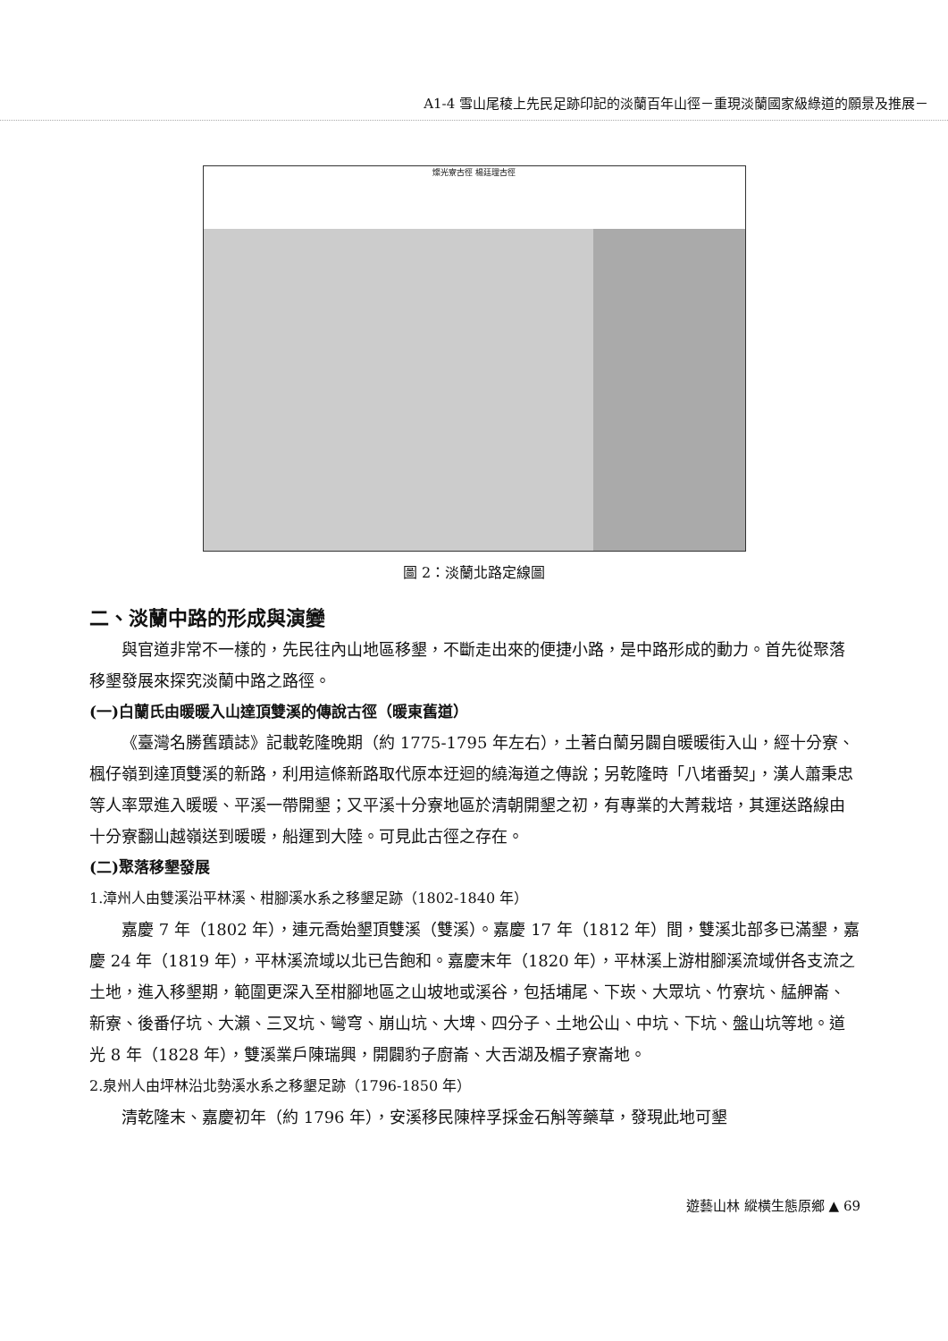A1-4 雪山尾稜上先民足跡印記的淡蘭百年山徑－重現淡蘭國家級綠道的願景及推展－
燦光寮古徑 楊廷理古徑
圖 2：淡蘭北路定線圖
二、淡蘭中路的形成與演變
與官道非常不一樣的，先民往內山地區移墾，不斷走出來的便捷小路，是中路形成的動力。首先從聚落移墾發展來探究淡蘭中路之路徑。
(一)白蘭氏由暖暖入山達頂雙溪的傳說古徑（暖東舊道）
《臺灣名勝舊蹟誌》記載乾隆晚期（約 1775-1795 年左右），土著白蘭另闢自暖暖街入山，經十分寮、楓仔嶺到達頂雙溪的新路，利用這條新路取代原本迂迴的繞海道之傳說；另乾隆時「八堵番契」，漢人蕭秉忠等人率眾進入暖暖、平溪一帶開墾；又平溪十分寮地區於清朝開墾之初，有專業的大菁栽培，其運送路線由十分寮翻山越嶺送到暖暖，船運到大陸。可見此古徑之存在。
(二)聚落移墾發展
1.漳州人由雙溪沿平林溪、柑腳溪水系之移墾足跡（1802-1840 年）
嘉慶 7 年（1802 年），連元喬始墾頂雙溪（雙溪）。嘉慶 17 年（1812 年）間，雙溪北部多已滿墾，嘉慶 24 年（1819 年），平林溪流域以北已告飽和。嘉慶末年（1820 年），平林溪上游柑腳溪流域併各支流之土地，進入移墾期，範圍更深入至柑腳地區之山坡地或溪谷，包括埔尾、下崁、大眾坑、竹寮坑、艋舺崙、新寮、後番仔坑、大瀨、三叉坑、彎穹、崩山坑、大埤、四分子、土地公山、中坑、下坑、盤山坑等地。道光 8 年（1828 年），雙溪業戶陳瑞興，開闢豹子廚崙、大舌湖及楣子寮崙地。
2.泉州人由坪林沿北勢溪水系之移墾足跡（1796-1850 年）
清乾隆末、嘉慶初年（約 1796 年），安溪移民陳梓孚採金石斛等藥草，發現此地可墾
遊藝山林 縱橫生態原鄉 ▲ 69